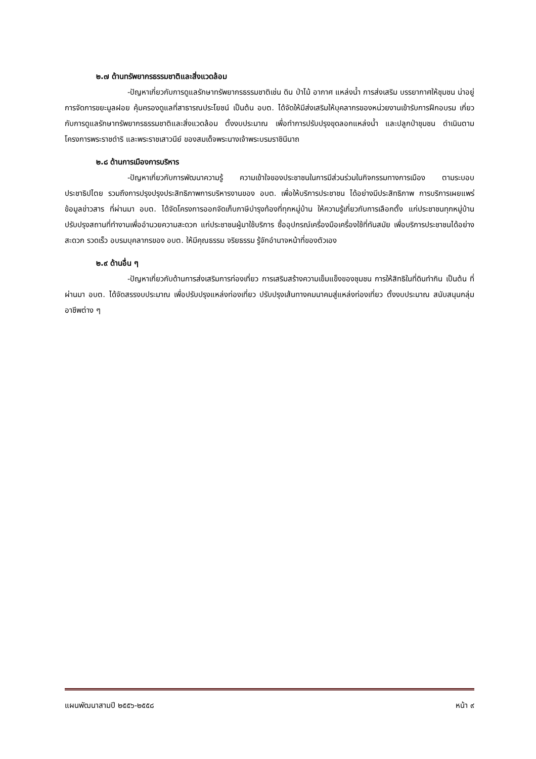๒.๗ ด้านทรัพยากรธรรมชาติและสิ่งแวดล้อม
-ปัญหาเกี่ยวกับการดูแลรักษาทรัพยากรธรรมชาติเช่น ดิน ป่าไม้ อากาศ แหล่งน้ำ การส่งเสริม บรรยากาศให้ชุมชน น่าอยู่ การจัดการขยะมูลฝอย คุ้มครองดูแลที่สาธารณประโยชน์ เป็นต้น อบต. ได้จัดให้มีส่งเสริมให้บุคลากรของหน่วยงานเข้ารับการฝึกอบรม เกี่ยวกับการดูแลรักษาทรัพยากรธรรมชาติและสิ่งแวดล้อม ตั้งงบประมาณ เพื่อทำการปรับปรุงขุดลอกแหล่งน้ำ และปลูกป่าชุมชน ดำเนินตามโครงการพระราชดำริ และพระราชเสาวนีย์ ของสมเด็จพระนางเจ้าพระบรมราชินีนาถ
๒.๘ ด้านการเมืองการบริหาร
-ปัญหาเกี่ยวกับการพัฒนาความรู้ ความเข้าใจของประชาชนในการมีส่วนร่วมในกิจกรรมทางการเมือง ตามระบอบประชาธิปไตย รวมถึงการปรุงปรุงประสิทธิภาพการบริหารงานของ อบต. เพื่อให้บริการประชาชน ได้อย่างมีประสิทธิภาพ การบริการเผยแพร่ข้อมูลข่าวสาร ที่ผ่านมา อบต. ได้จัดโครงการออกจัดเก็บภาษีบำรุงท้องที่ทุกหมู่บ้าน ให้ความรู้เกี่ยวกับการเลือกตั้ง แก่ประชาชนทุกหมู่บ้าน ปรับปรุงสถานที่ทำงานเพื่ออำนวยความสะดวก แก่ประชาชนผู้มาใช้บริการ ซื้ออุปกรณ์เครื่องมือเครื่องใช้ที่ทันสมัย เพื่อบริการประชาชนได้อย่างสะดวก รวดเร็ว อบรมบุคลากรของ อบต. ให้มีคุณธรรม จริยธรรม รู้จักอำนาจหน้าที่ของตัวเอง
๒.๙ ด้านอื่น ๆ
-ปัญหาเกี่ยวกับด้านการส่งเสริมการท่องเที่ยว การเสริมสร้างความเข็มแข็งของชุมชน การให้สิทธิในที่ดินทำกิน เป็นต้น ที่ผ่านมา อบต. ได้จัดสรรงบประมาณ เพื่อปรับปรุงแหล่งท่องเที่ยว ปรับปรุงเส้นทางคมนาคมสู่แหล่งท่องเที่ยว ตั้งงบประมาณ สนับสนุนกลุ่มอาชีพต่าง ๆ
แผนพัฒนาสามปี ๒๕๕๖-๒๕๕๘ หน้า ๙